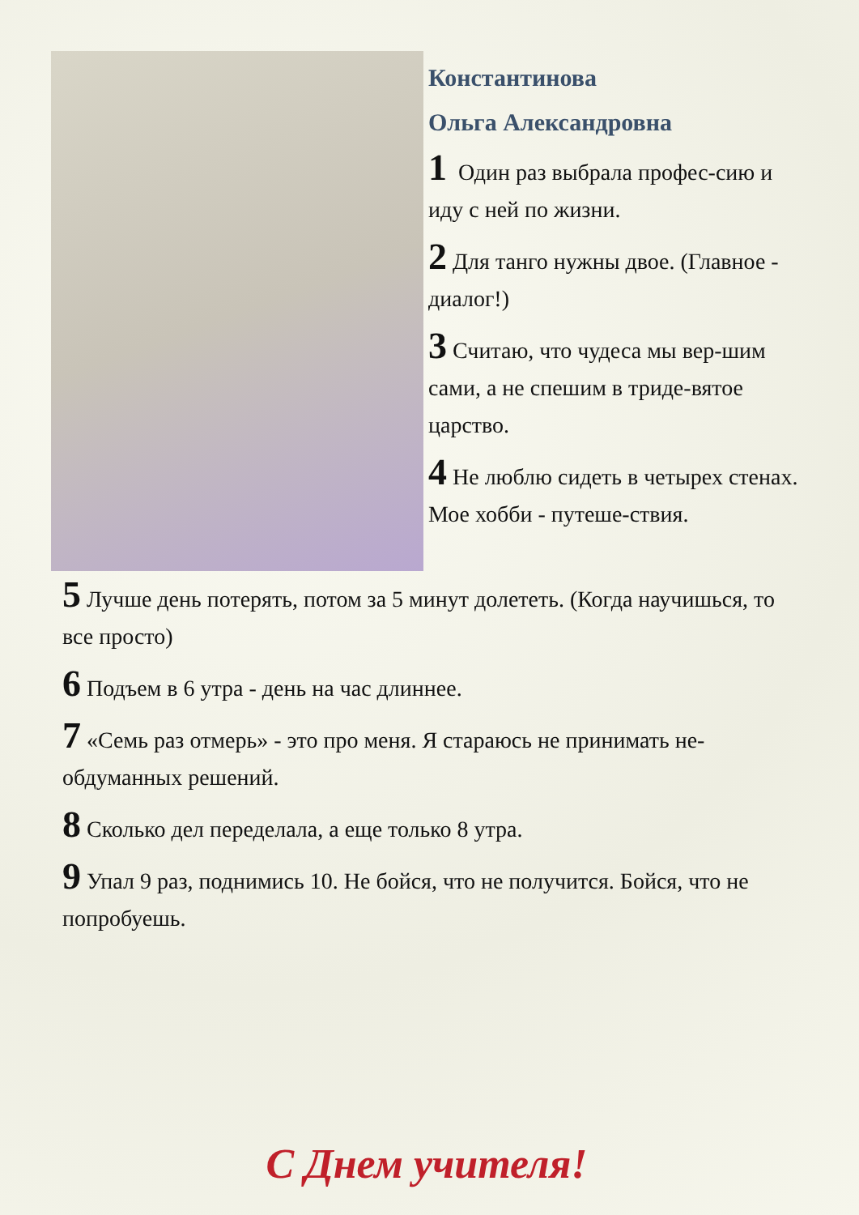Константинова
Ольга Александровна
1 Один раз выбрала профес-сию и иду с ней по жизни.
2 Для танго нужны двое. (Главное - диалог!)
3 Считаю, что чудеса мы вер-шим сами, а не спешим в триде-вятое царство.
4 Не люблю сидеть в четырех стенах. Мое хобби - путеше-ствия.
5 Лучше день потерять, потом за 5 минут долететь. (Когда научишься, то все просто)
6 Подъем в 6 утра - день на час длиннее.
7 «Семь раз отмерь» - это про меня. Я стараюсь не принимать не-обдуманных решений.
8 Сколько дел переделала, а еще только 8 утра.
9 Упал 9 раз, поднимись 10. Не бойся, что не получится. Бойся, что не попробуешь.
С Днем учителя!